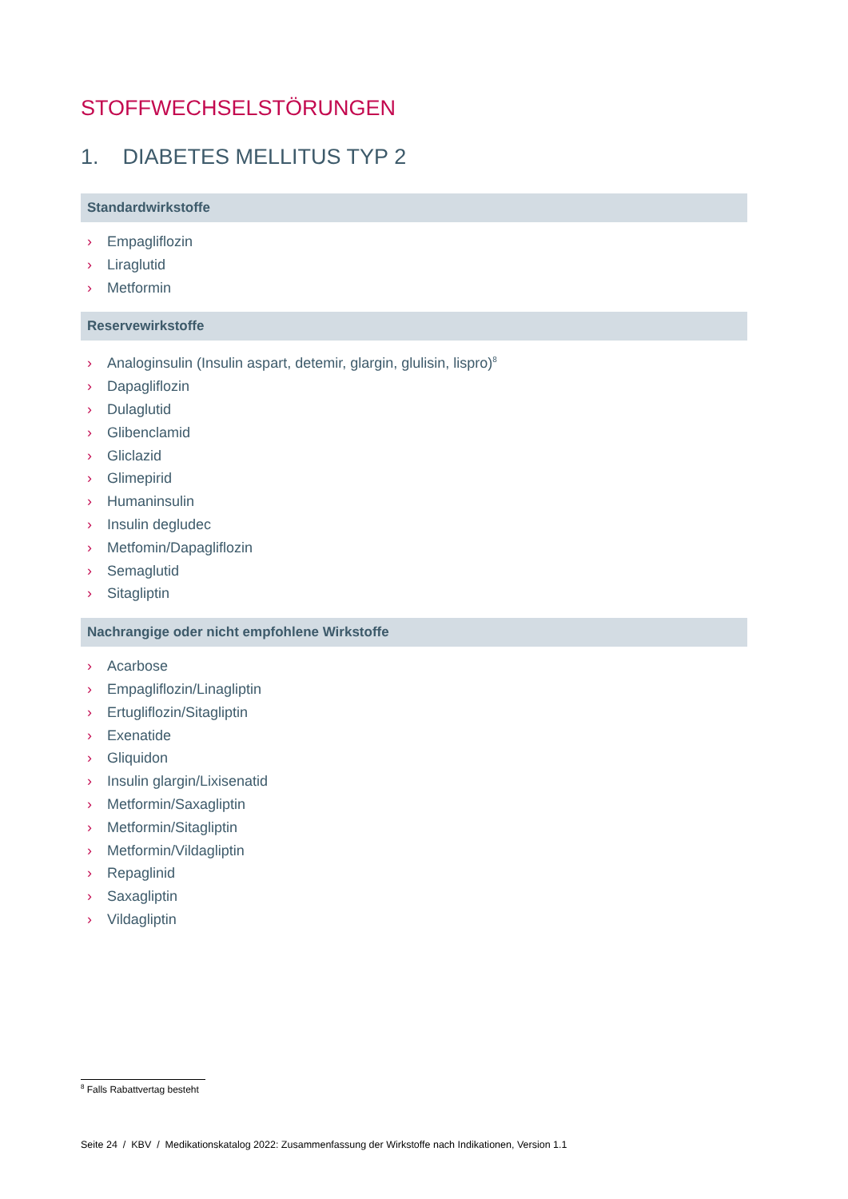STOFFWECHSELSTÖRUNGEN
1. DIABETES MELLITUS TYP 2
Standardwirkstoffe
› Empagliflozin
› Liraglutid
› Metformin
Reservewirkstoffe
› Analoginsulin (Insulin aspart, detemir, glargin, glulisin, lispro)<sup>8</sup>
› Dapagliflozin
› Dulaglutid
› Glibenclamid
› Gliclazid
› Glimepirid
› Humaninsulin
› Insulin degludec
› Metfomin/Dapagliflozin
› Semaglutid
› Sitagliptin
Nachrangige oder nicht empfohlene Wirkstoffe
› Acarbose
› Empagliflozin/Linagliptin
› Ertugliflozin/Sitagliptin
› Exenatide
› Gliquidon
› Insulin glargin/Lixisenatid
› Metformin/Saxagliptin
› Metformin/Sitagliptin
› Metformin/Vildagliptin
› Repaglinid
› Saxagliptin
› Vildagliptin
<sup>8</sup> Falls Rabattvertag besteht
Seite 24 / KBV / Medikationskatalog 2022: Zusammenfassung der Wirkstoffe nach Indikationen, Version 1.1